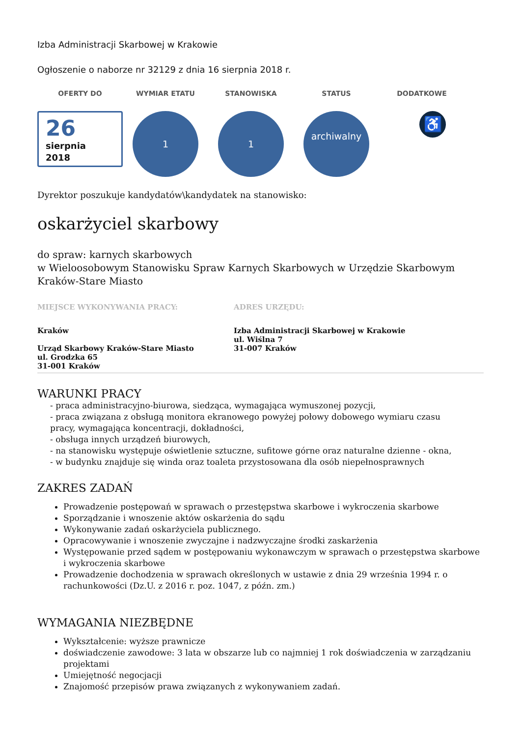Izba Administracji Skarbowej w Krakowie
Ogłoszenie o naborze nr 32129 z dnia 16 sierpnia 2018 r.
OFERTY DO WYMIAR ETATU STANOWISKA STATUS DODATKOWE
26
sierpnia
2018
1 1
archiwalny
♿
Dyrektor poszukuje kandydatów\kandydatek na stanowisko:
oskarżyciel skarbowy
do spraw: karnych skarbowych
w Wieloosobowym Stanowisku Spraw Karnych Skarbowych w Urzędzie Skarbowym Kraków-Stare Miasto
MIEJSCE WYKONYWANIA PRACY:
Kraków
Urząd Skarbowy Kraków-Stare Miasto
ul. Grodzka 65
31-001 Kraków
ADRES URZĘDU:
Izba Administracji Skarbowej w Krakowie
ul. Wiślna 7
31-007 Kraków
WARUNKI PRACY
- praca administracyjno-biurowa, siedząca, wymagająca wymuszonej pozycji,
- praca związana z obsługą monitora ekranowego powyżej połowy dobowego wymiaru czasu
pracy, wymagająca koncentracji, dokładności,
- obsługa innych urządzeń biurowych,
- na stanowisku występuje oświetlenie sztuczne, sufitowe górne oraz naturalne dzienne - okna,
- w budynku znajduje się winda oraz toaleta przystosowana dla osób niepełnosprawnych
ZAKRES ZADAŃ
Prowadzenie postępowań w sprawach o przestępstwa skarbowe i wykroczenia skarbowe
Sporządzanie i wnoszenie aktów oskarżenia do sądu
Wykonywanie zadań oskarżyciela publicznego.
Opracowywanie i wnoszenie zwyczajne i nadzwyczajne środki zaskarżenia
Występowanie przed sądem w postępowaniu wykonawczym w sprawach o przestępstwa skarbowe i wykroczenia skarbowe
Prowadzenie dochodzenia w sprawach określonych w ustawie z dnia 29 września 1994 r. o rachunkowości (Dz.U. z 2016 r. poz. 1047, z późn. zm.)
WYMAGANIA NIEZBĘDNE
Wykształcenie: wyższe prawnicze
doświadczenie zawodowe: 3 lata w obszarze lub co najmniej 1 rok doświadczenia w zarządzaniu projektami
Umiejętność negocjacji
Znajomość przepisów prawa związanych z wykonywaniem zadań.